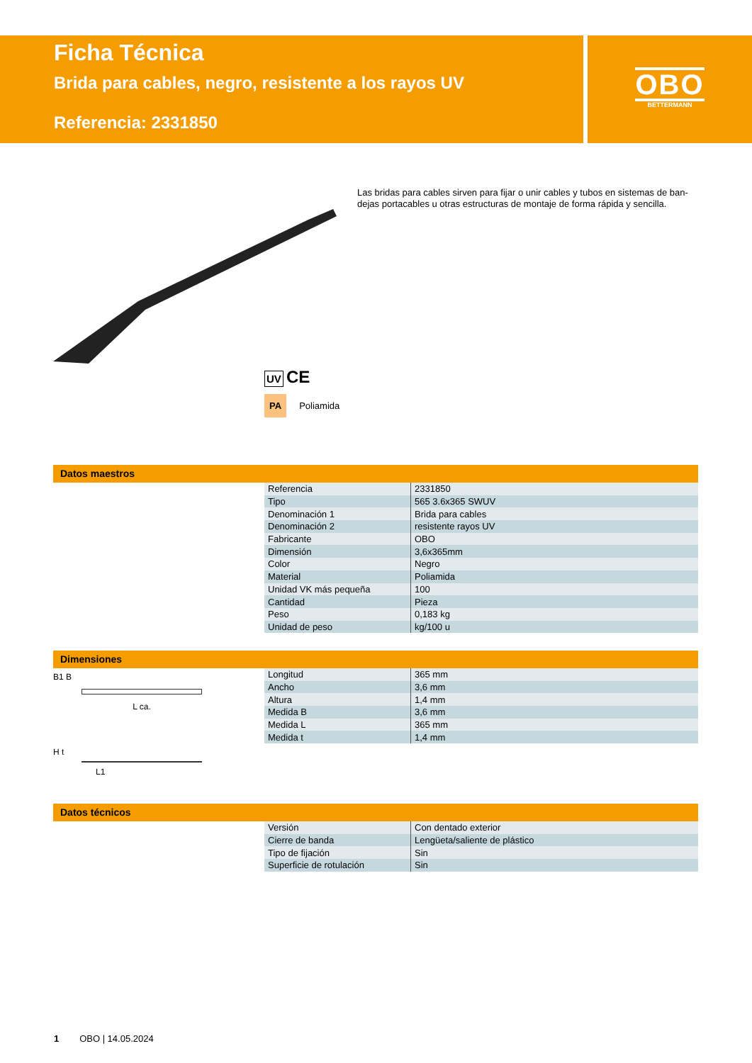Ficha Técnica
Brida para cables, negro, resistente a los rayos UV
Referencia: 2331850
OBO
BETTERMANN
Las bridas para cables sirven para fijar o unir cables y tubos en sistemas de ban-dejas portacables u otras estructuras de montaje de forma rápida y sencilla.
UV CE
PA Poliamida
Datos maestros
| Referencia | 2331850 |
| Tipo | 565 3.6x365 SWUV |
| Denominación 1 | Brida para cables |
| Denominación 2 | resistente rayos UV |
| Fabricante | OBO |
| Dimensión | 3,6x365mm |
| Color | Negro |
| Material | Poliamida |
| Unidad VK más pequeña | 100 |
| Cantidad | Pieza |
| Peso | 0,183 kg |
| Unidad de peso | kg/100 u |
Dimensiones
B1 B
L ca.
H t
L1
| Longitud | 365 mm |
| Ancho | 3,6 mm |
| Altura | 1,4 mm |
| Medida B | 3,6 mm |
| Medida L | 365 mm |
| Medida t | 1,4 mm |
Datos técnicos
| Versión | Con dentado exterior |
| Cierre de banda | Lengüeta/saliente de plástico |
| Tipo de fijación | Sin |
| Superficie de rotulación | Sin |
1 OBO | 14.05.2024